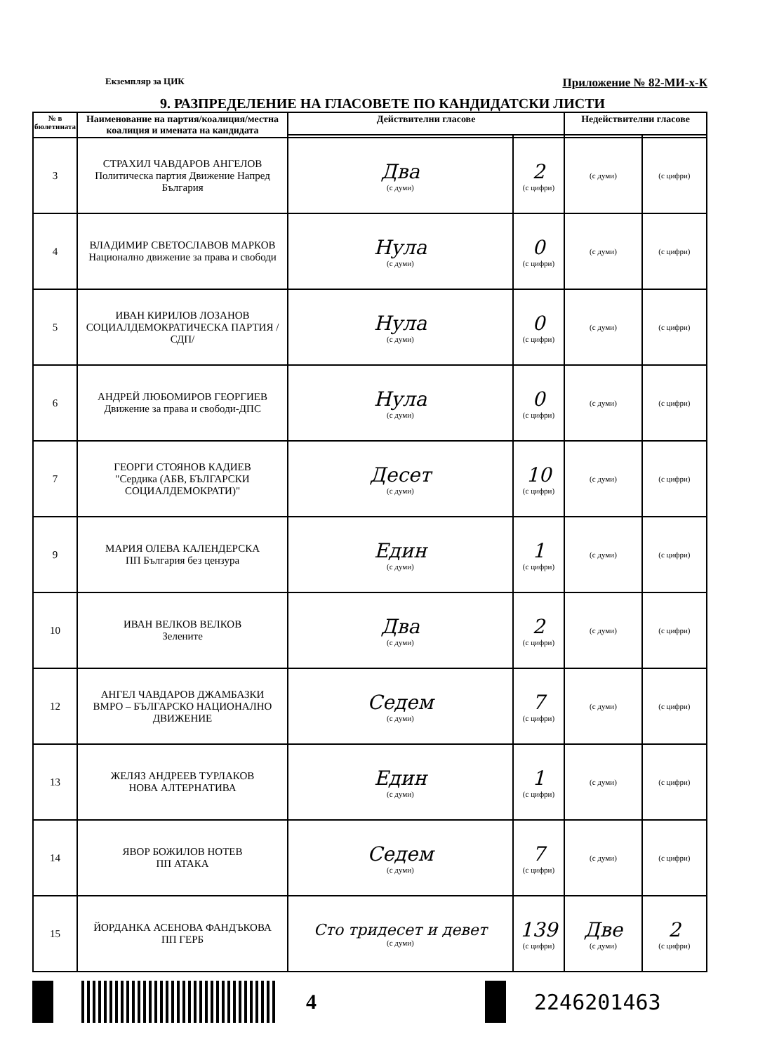Екземпляр за ЦИК Приложение № 82-МИ-х-К
9. РАЗПРЕДЕЛЕНИЕ НА ГЛАСОВЕТЕ ПО КАНДИДАТСКИ ЛИСТИ
| № в бюлетината | Наименование на партия/коалиция/местна коалиция и имената на кандидата | Действителни гласове | | Недействителни гласове | |
| --- | --- | --- | --- | --- | --- |
| 3 | СТРАХИЛ ЧАВДАРОВ АНГЕЛОВ Политическа партия Движение Напред България | Два (с думи) | 2 (с цифри) | (с думи) | (с цифри) |
| 4 | ВЛАДИМИР СВЕТОСЛАВОВ МАРКОВ Национално движение за права и свободи | Нула (с думи) | 0 (с цифри) | (с думи) | (с цифри) |
| 5 | ИВАН КИРИЛОВ ЛОЗАНОВ СОЦИАЛДЕМОКРАТИЧЕСКА ПАРТИЯ /СДП/ | Нула (с думи) | 0 (с цифри) | (с думи) | (с цифри) |
| 6 | АНДРЕЙ ЛЮБОМИРОВ ГЕОРГИЕВ Движение за права и свободи-ДПС | Нула (с думи) | 0 (с цифри) | (с думи) | (с цифри) |
| 7 | ГЕОРГИ СТОЯНОВ КАДИЕВ "Сердика (АБВ, БЪЛГАРСКИ СОЦИАЛДЕМОКРАТИ)" | Десет (с думи) | 10 (с цифри) | (с думи) | (с цифри) |
| 9 | МАРИЯ ОЛЕВА КАЛЕНДЕРСКА ПП България без цензура | Един (с думи) | 1 (с цифри) | (с думи) | (с цифри) |
| 10 | ИВАН ВЕЛКОВ ВЕЛКОВ Зелените | Два (с думи) | 2 (с цифри) | (с думи) | (с цифри) |
| 12 | АНГЕЛ ЧАВДАРОВ ДЖАМБАЗКИ ВМРО – БЪЛГАРСКО НАЦИОНАЛНО ДВИЖЕНИЕ | Седем (с думи) | 7 (с цифри) | (с думи) | (с цифри) |
| 13 | ЖЕЛЯЗ АНДРЕЕВ ТУРЛАКОВ НОВА АЛТЕРНАТИВА | Един (с думи) | 1 (с цифри) | (с думи) | (с цифри) |
| 14 | ЯВОР БОЖИЛОВ НОТЕВ ПП АТАКА | Седем (с думи) | 7 (с цифри) | (с думи) | (с цифри) |
| 15 | ЙОРДАНКА АСЕНОВА ФАНДЪКОВА ПП ГЕРБ | Сто тридесет и девет (с думи) | 139 (с цифри) | Две (с думи) | 2 (с цифри) |
4 2246201463